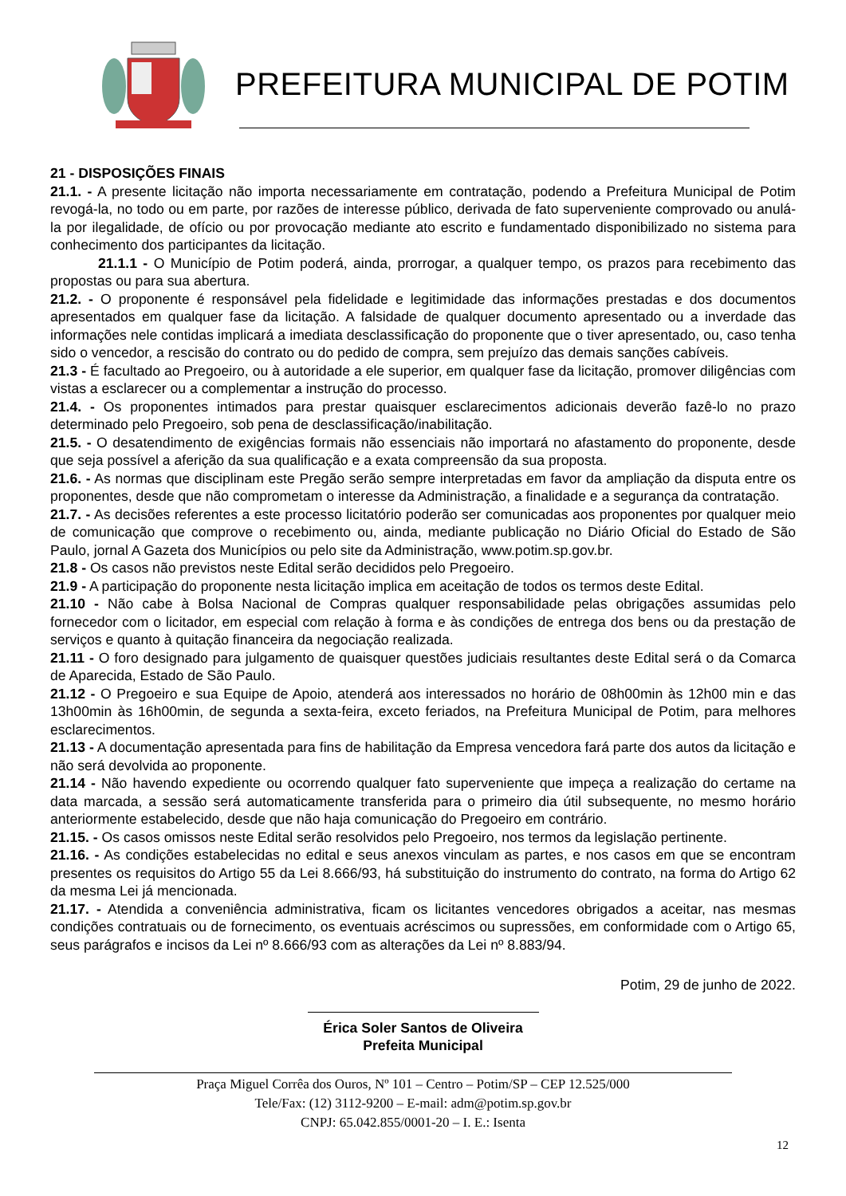PREFEITURA MUNICIPAL DE POTIM
21 - DISPOSIÇÕES FINAIS
21.1. - A presente licitação não importa necessariamente em contratação, podendo a Prefeitura Municipal de Potim revogá-la, no todo ou em parte, por razões de interesse público, derivada de fato superveniente comprovado ou anulá-la por ilegalidade, de ofício ou por provocação mediante ato escrito e fundamentado disponibilizado no sistema para conhecimento dos participantes da licitação.
21.1.1 - O Município de Potim poderá, ainda, prorrogar, a qualquer tempo, os prazos para recebimento das propostas ou para sua abertura.
21.2. - O proponente é responsável pela fidelidade e legitimidade das informações prestadas e dos documentos apresentados em qualquer fase da licitação. A falsidade de qualquer documento apresentado ou a inverdade das informações nele contidas implicará a imediata desclassificação do proponente que o tiver apresentado, ou, caso tenha sido o vencedor, a rescisão do contrato ou do pedido de compra, sem prejuízo das demais sanções cabíveis.
21.3 - É facultado ao Pregoeiro, ou à autoridade a ele superior, em qualquer fase da licitação, promover diligências com vistas a esclarecer ou a complementar a instrução do processo.
21.4. - Os proponentes intimados para prestar quaisquer esclarecimentos adicionais deverão fazê-lo no prazo determinado pelo Pregoeiro, sob pena de desclassificação/inabilitação.
21.5. - O desatendimento de exigências formais não essenciais não importará no afastamento do proponente, desde que seja possível a aferição da sua qualificação e a exata compreensão da sua proposta.
21.6. - As normas que disciplinam este Pregão serão sempre interpretadas em favor da ampliação da disputa entre os proponentes, desde que não comprometam o interesse da Administração, a finalidade e a segurança da contratação.
21.7. - As decisões referentes a este processo licitatório poderão ser comunicadas aos proponentes por qualquer meio de comunicação que comprove o recebimento ou, ainda, mediante publicação no Diário Oficial do Estado de São Paulo, jornal A Gazeta dos Municípios ou pelo site da Administração, www.potim.sp.gov.br.
21.8 - Os casos não previstos neste Edital serão decididos pelo Pregoeiro.
21.9 - A participação do proponente nesta licitação implica em aceitação de todos os termos deste Edital.
21.10 - Não cabe à Bolsa Nacional de Compras qualquer responsabilidade pelas obrigações assumidas pelo fornecedor com o licitador, em especial com relação à forma e às condições de entrega dos bens ou da prestação de serviços e quanto à quitação financeira da negociação realizada.
21.11 - O foro designado para julgamento de quaisquer questões judiciais resultantes deste Edital será o da Comarca de Aparecida, Estado de São Paulo.
21.12 - O Pregoeiro e sua Equipe de Apoio, atenderá aos interessados no horário de 08h00min às 12h00 min e das 13h00min às 16h00min, de segunda a sexta-feira, exceto feriados, na Prefeitura Municipal de Potim, para melhores esclarecimentos.
21.13 - A documentação apresentada para fins de habilitação da Empresa vencedora fará parte dos autos da licitação e não será devolvida ao proponente.
21.14 - Não havendo expediente ou ocorrendo qualquer fato superveniente que impeça a realização do certame na data marcada, a sessão será automaticamente transferida para o primeiro dia útil subsequente, no mesmo horário anteriormente estabelecido, desde que não haja comunicação do Pregoeiro em contrário.
21.15. - Os casos omissos neste Edital serão resolvidos pelo Pregoeiro, nos termos da legislação pertinente.
21.16. - As condições estabelecidas no edital e seus anexos vinculam as partes, e nos casos em que se encontram presentes os requisitos do Artigo 55 da Lei 8.666/93, há substituição do instrumento do contrato, na forma do Artigo 62 da mesma Lei já mencionada.
21.17. - Atendida a conveniência administrativa, ficam os licitantes vencedores obrigados a aceitar, nas mesmas condições contratuais ou de fornecimento, os eventuais acréscimos ou supressões, em conformidade com o Artigo 65, seus parágrafos e incisos da Lei nº 8.666/93 com as alterações da Lei nº 8.883/94.
Potim, 29 de junho de 2022.
Érica Soler Santos de Oliveira
Prefeita Municipal
Praça Miguel Corrêa dos Ouros, Nº 101 – Centro – Potim/SP – CEP 12.525/000
Tele/Fax: (12) 3112-9200 – E-mail: adm@potim.sp.gov.br
CNPJ: 65.042.855/0001-20 – I. E.: Isenta
12